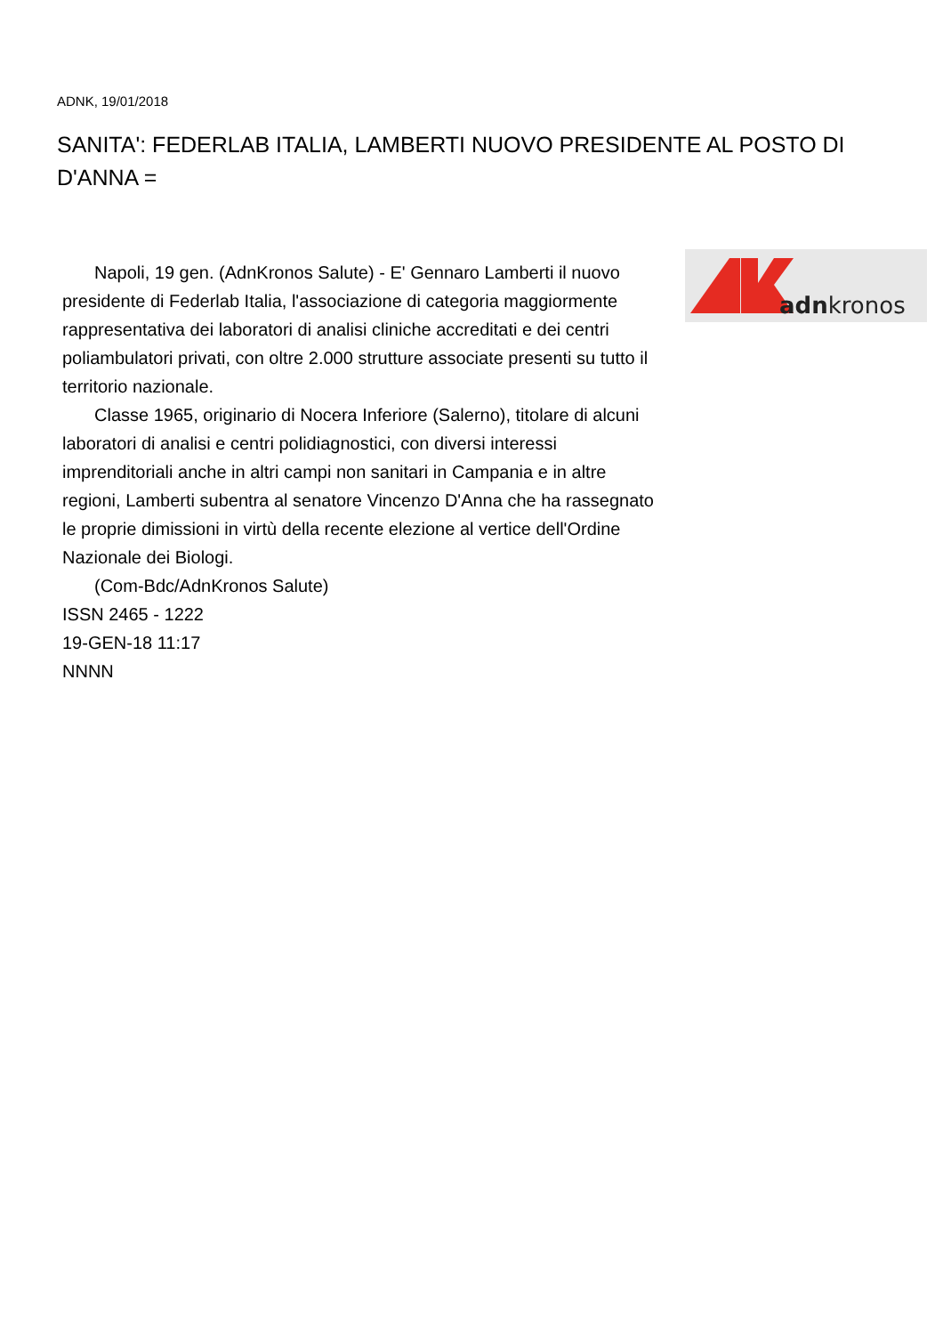ADNK, 19/01/2018
SANITA': FEDERLAB ITALIA, LAMBERTI NUOVO PRESIDENTE AL POSTO DI D'ANNA =
Napoli, 19 gen. (AdnKronos Salute) - E' Gennaro Lamberti il nuovo presidente di Federlab Italia, l'associazione di categoria maggiormente rappresentativa dei laboratori di analisi cliniche accreditati e dei centri poliambulatori privati, con oltre 2.000 strutture associate presenti su tutto il territorio nazionale.
Classe 1965, originario di Nocera Inferiore (Salerno), titolare di alcuni laboratori di analisi e centri polidiagnostici, con diversi interessi imprenditoriali anche in altri campi non sanitari in Campania e in altre regioni, Lamberti subentra al senatore Vincenzo D'Anna che ha rassegnato le proprie dimissioni in virtù della recente elezione al vertice dell'Ordine Nazionale dei Biologi.
(Com-Bdc/AdnKronos Salute)
ISSN 2465 - 1222
19-GEN-18 11:17
NNNN
adnkronos